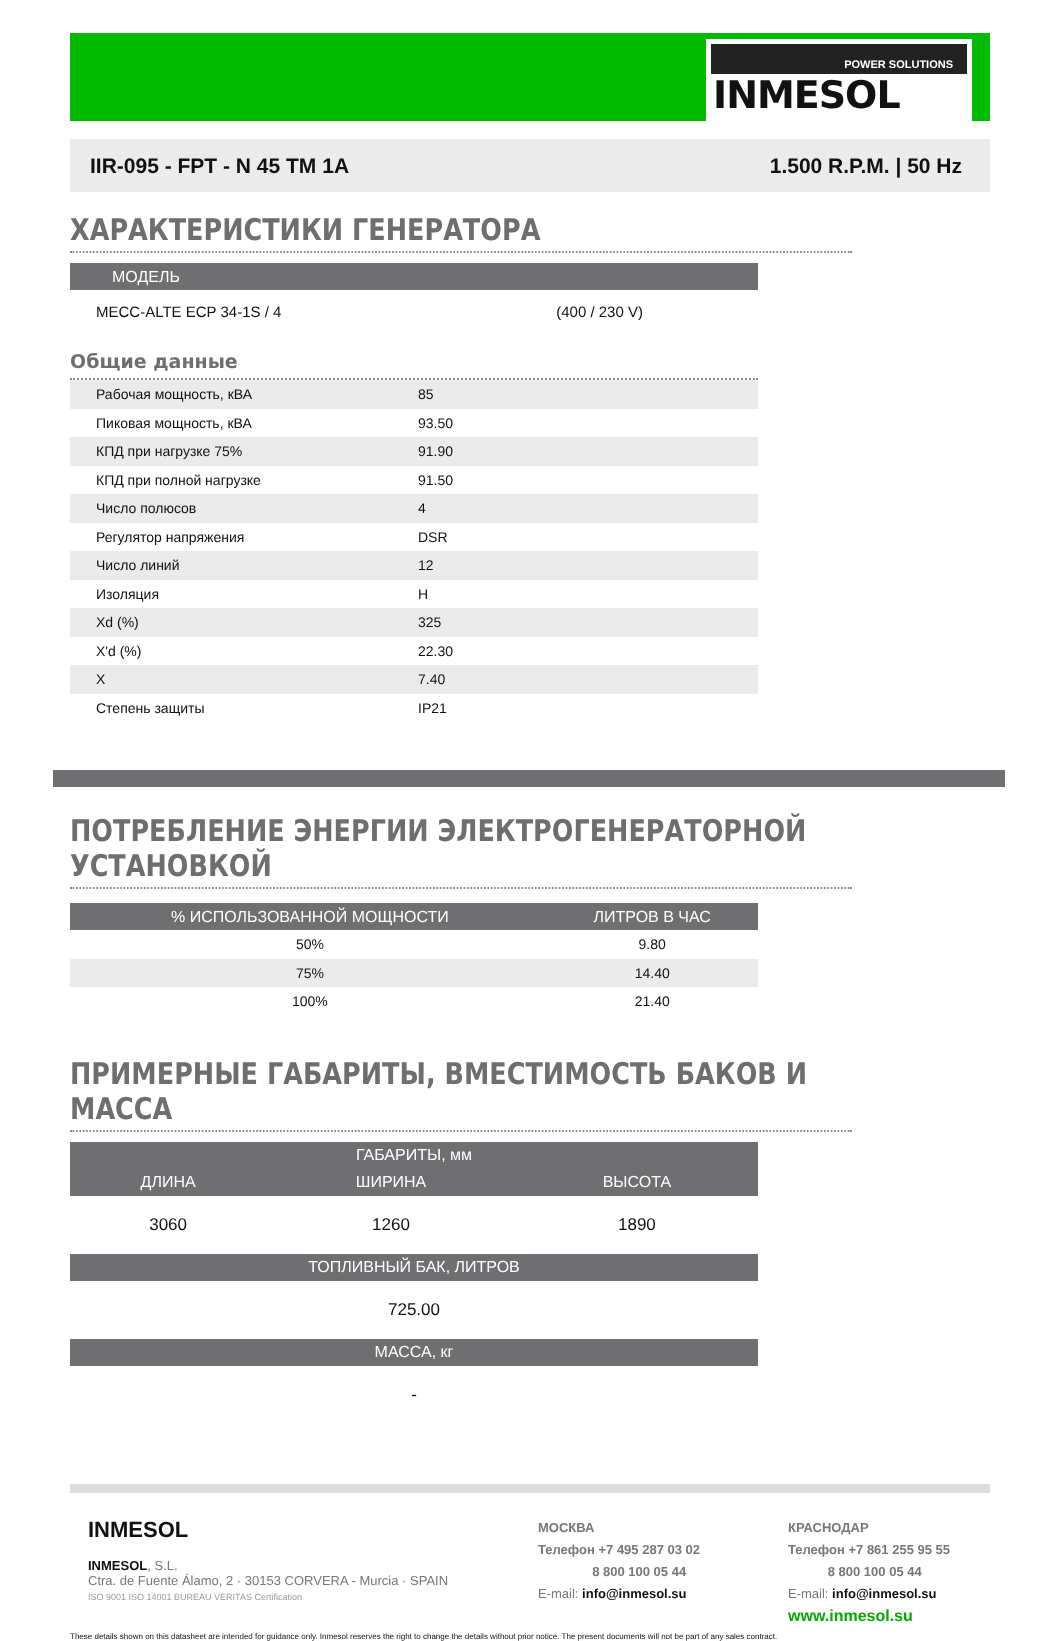POWER SOLUTIONS
INMESOL
IIR-095 - FPT - N 45 TM 1A 1.500 R.P.M. | 50 Hz
ХАРАКТЕРИСТИКИ ГЕНЕРАТОРА
| МОДЕЛЬ | |
| --- | --- |
| MECC-ALTE ECP 34-1S / 4 | (400 / 230 V) |
Общие данные
| Рабочая мощность, кВА | 85 |
| Пиковая мощность, кВА | 93.50 |
| КПД при нагрузке 75% | 91.90 |
| КПД при полной нагрузке | 91.50 |
| Число полюсов | 4 |
| Регулятор напряжения | DSR |
| Число линий | 12 |
| Изоляция | H |
| Xd (%) | 325 |
| X'd (%) | 22.30 |
| X | 7.40 |
| Степень защиты | IP21 |
ПОТРЕБЛЕНИЕ ЭНЕРГИИ ЭЛЕКТРОГЕНЕРАТОРНОЙ УСТАНОВКОЙ
| % ИСПОЛЬЗОВАННОЙ МОЩНОСТИ | ЛИТРОВ В ЧАС | |
| --- | --- | --- |
| 50% | 9.80 | |
| 75% | 14.40 | |
| 100% | 21.40 | |
ПРИМЕРНЫЕ ГАБАРИТЫ, ВМЕСТИМОСТЬ БАКОВ И МАССА
| ГАБАРИТЫ, мм | | |
| --- | --- | --- |
| ДЛИНА | ШИРИНА | ВЫСОТА |
| 3060 | 1260 | 1890 |
| ТОПЛИВНЫЙ БАК, ЛИТРОВ | | |
| 725.00 | | |
| МАССА, кг | | |
| - | | |
INMESOL
INMESOL, S.L.
Ctra. de Fuente Álamo, 2 · 30153 CORVERA - Murcia · SPAIN
ISO 9001 ISO 14001 BUREAU VERITAS Certification
МОСКВА
Телефон +7 495 287 03 02
8 800 100 05 44
E-mail: info@inmesol.su
КРАСНОДАР
Телефон +7 861 255 95 55
8 800 100 05 44
E-mail: info@inmesol.su
www.inmesol.su
These details shown on this datasheet are intended for guidance only. Inmesol reserves the right to change the details without prior notice. The present documents will not be part of any sales contract.